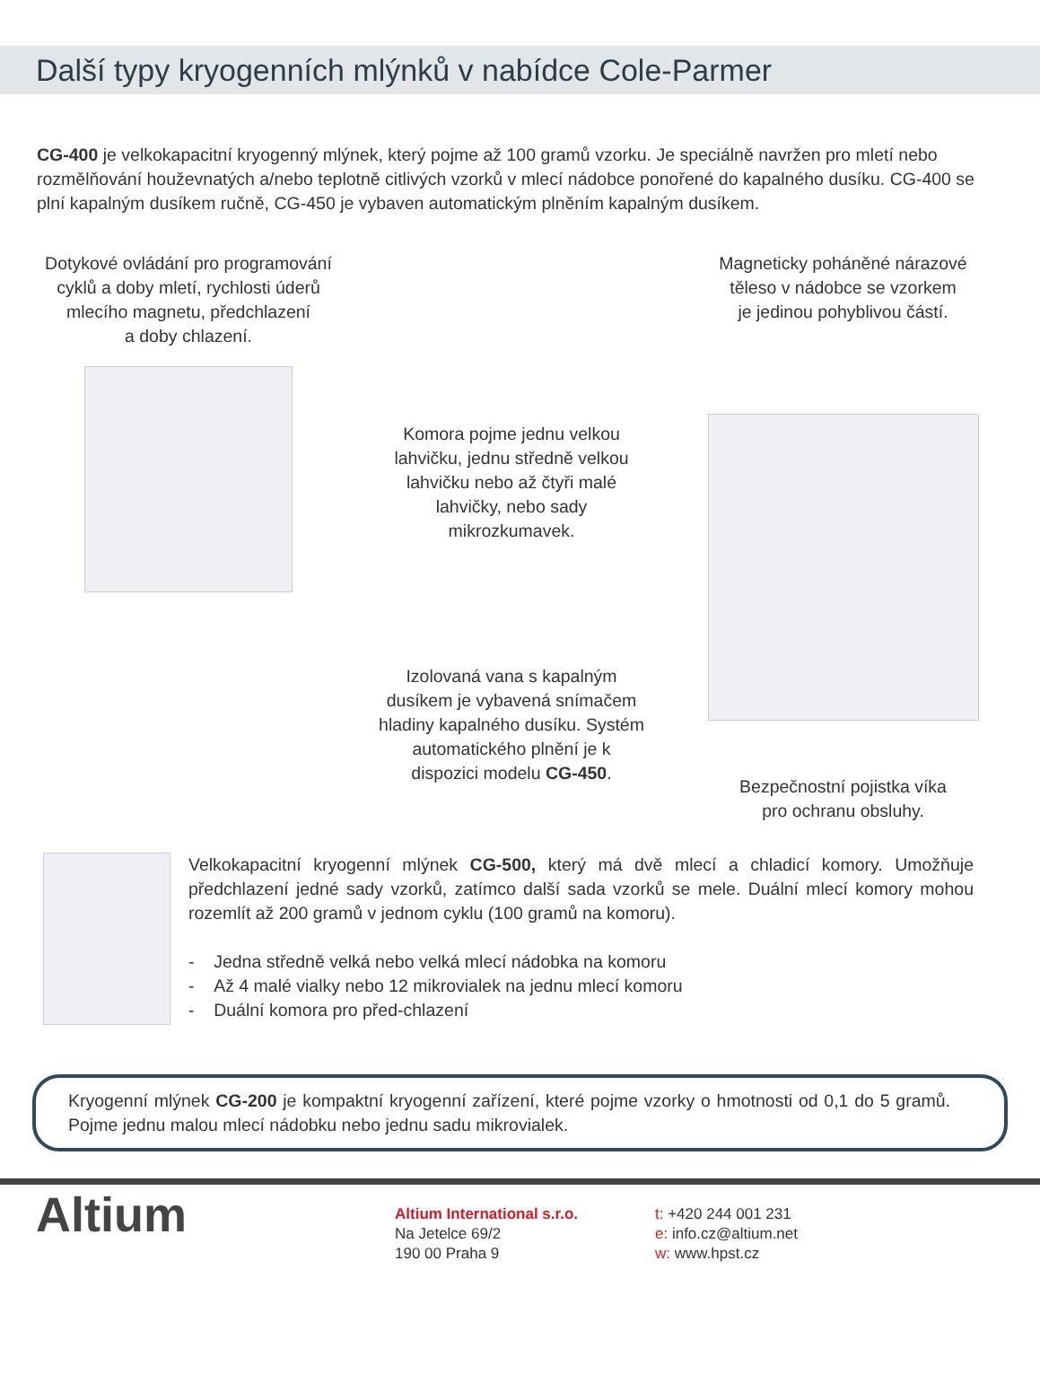Další typy kryogenních mlýnků v nabídce Cole-Parmer
CG-400 je velkokapacitní kryogenný mlýnek, který pojme až 100 gramů vzorku. Je speciálně navržen pro mletí nebo rozmělňování houževnatých a/nebo teplotně citlivých vzorků v mlecí nádobce ponořené do kapalného dusíku. CG-400 se plní kapalným dusíkem ručně, CG-450 je vybaven automatickým plněním kapalným dusíkem.
Dotykové ovládání pro programování
cyklů a doby mletí, rychlosti úderů
mlecího magnetu, předchlazení
a doby chlazení.
Komora pojme jednu velkou lahvičku, jednu středně velkou lahvičku nebo až čtyři malé lahvičky, nebo sady mikrozkumavek.
Izolovaná vana s kapalným dusíkem je vybavená snímačem hladiny kapalného dusíku. Systém automatického plnění je k dispozici modelu CG-450.
Magneticky poháněné nárazové
těleso v nádobce se vzorkem
je jedinou pohyblivou částí.
Bezpečnostní pojistka víka
pro ochranu obsluhy.
Velkokapacitní kryogenní mlýnek CG-500, který má dvě mlecí a chladicí komory. Umožňuje předchlazení jedné sady vzorků, zatímco další sada vzorků se mele. Duální mlecí komory mohou rozemlít až 200 gramů v jednom cyklu (100 gramů na komoru).
- Jedna středně velká nebo velká mlecí nádobka na komoru
- Až 4 malé vialky nebo 12 mikrovialek na jednu mlecí komoru
- Duální komora pro před-chlazení
Kryogenní mlýnek CG-200 je kompaktní kryogenní zařízení, které pojme vzorky o hmotnosti od 0,1 do 5 gramů. Pojme jednu malou mlecí nádobku nebo jednu sadu mikrovialek.
Altium
Altium International s.r.o.
Na Jetelce 69/2
190 00 Praha 9
t: +420 244 001 231
e: info.cz@altium.net
w: www.hpst.cz